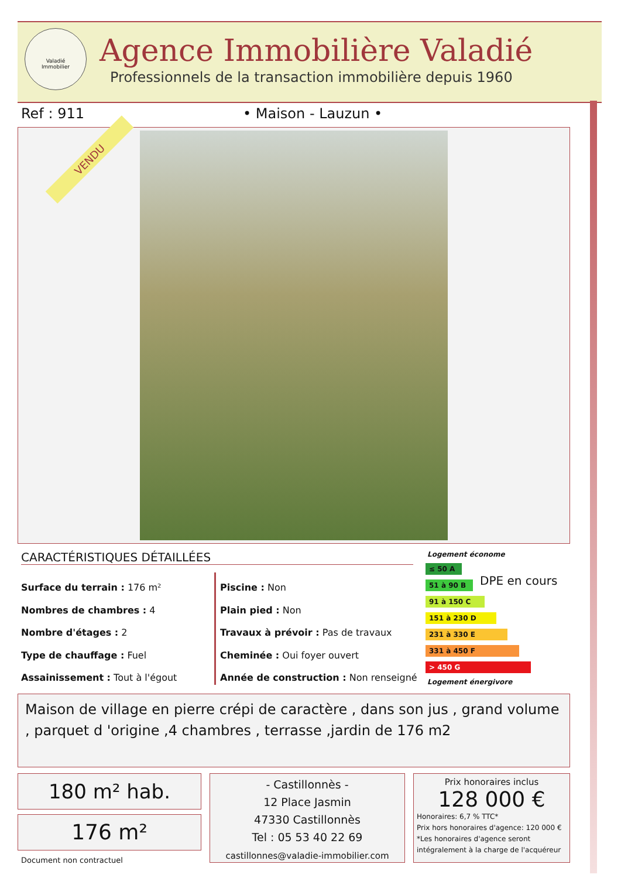Valadié
Immobilier
Agence Immobilière Valadié
Professionnels de la transaction immobilière depuis 1960
Ref : 911 • Maison - Lauzun •
VENDU
CARACTÉRISTIQUES DÉTAILLÉES
Surface du terrain : 176 m²
Nombres de chambres : 4
Nombre d'étages : 2
Type de chauffage : Fuel
Assainissement : Tout à l'égout
Piscine : Non
Plain pied : Non
Travaux à prévoir : Pas de travaux
Cheminée : Oui foyer ouvert
Année de construction : Non renseigné
Logement économe
≤ 50 A
51 à 90 B
91 à 150 C
151 à 230 D
231 à 330 E
331 à 450 F
> 450 G
Logement énergivore
DPE en cours
Maison de village en pierre crépi de caractère , dans son jus , grand volume , parquet d 'origine ,4 chambres , terrasse ,jardin de 176 m2
180 m² hab.
176 m²
Document non contractuel
- Castillonnès -
12 Place Jasmin
47330 Castillonnès
Tel : 05 53 40 22 69
castillonnes@valadie-immobilier.com
Prix honoraires inclus
128 000 €
Honoraires: 6,7 % TTC*
Prix hors honoraires d'agence: 120 000 €
*Les honoraires d'agence seront intégralement à la charge de l'acquéreur